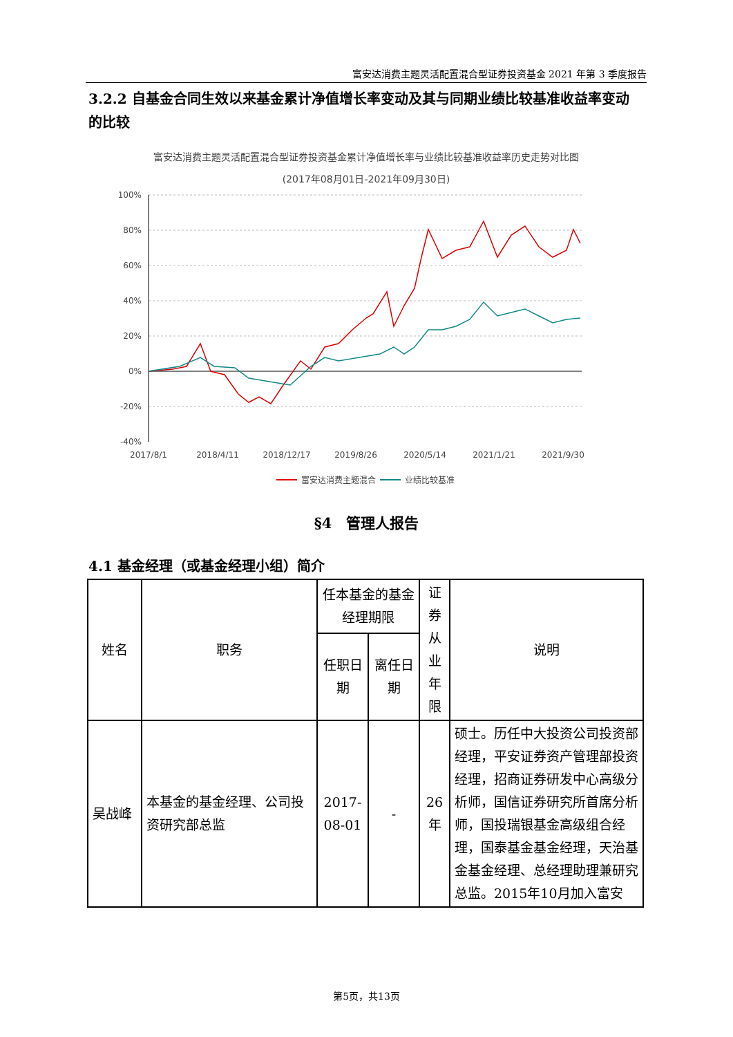富安达消费主题灵活配置混合型证券投资基金 2021 年第 3 季度报告
3.2.2 自基金合同生效以来基金累计净值增长率变动及其与同期业绩比较基准收益率变动的比较
富安达消费主题灵活配置混合型证券投资基金累计净值增长率与业绩比较基准收益率历史走势对比图
(2017年08月01日-2021年09月30日)
100%
80%
60%
40%
20%
0%
-20%
-40%
2017/8/1
2018/4/11
2018/12/17
2019/8/26
2020/5/14
2021/1/21
2021/9/30
富安达消费主题混合
业绩比较基准
§4　管理人报告
4.1 基金经理（或基金经理小组）简介
| 姓名 | 职务 | 任本基金的基金经理期限 | | 证券从业年限 | 说明 |
| --- | --- | --- | --- | --- | --- |
| | | 任职日期 | 离任日期 | | |
| 吴战峰 | 本基金的基金经理、公司投资研究部总监 | 2017-08-01 | - | 26年 | 硕士。历任中大投资公司投资部经理，平安证券资产管理部投资经理，招商证券研发中心高级分析师，国信证券研究所首席分析师，国投瑞银基金高级组合经理，国泰基金基金经理，天治基金基金经理、总经理助理兼研究总监。2015年10月加入富安 |
第5页，共13页